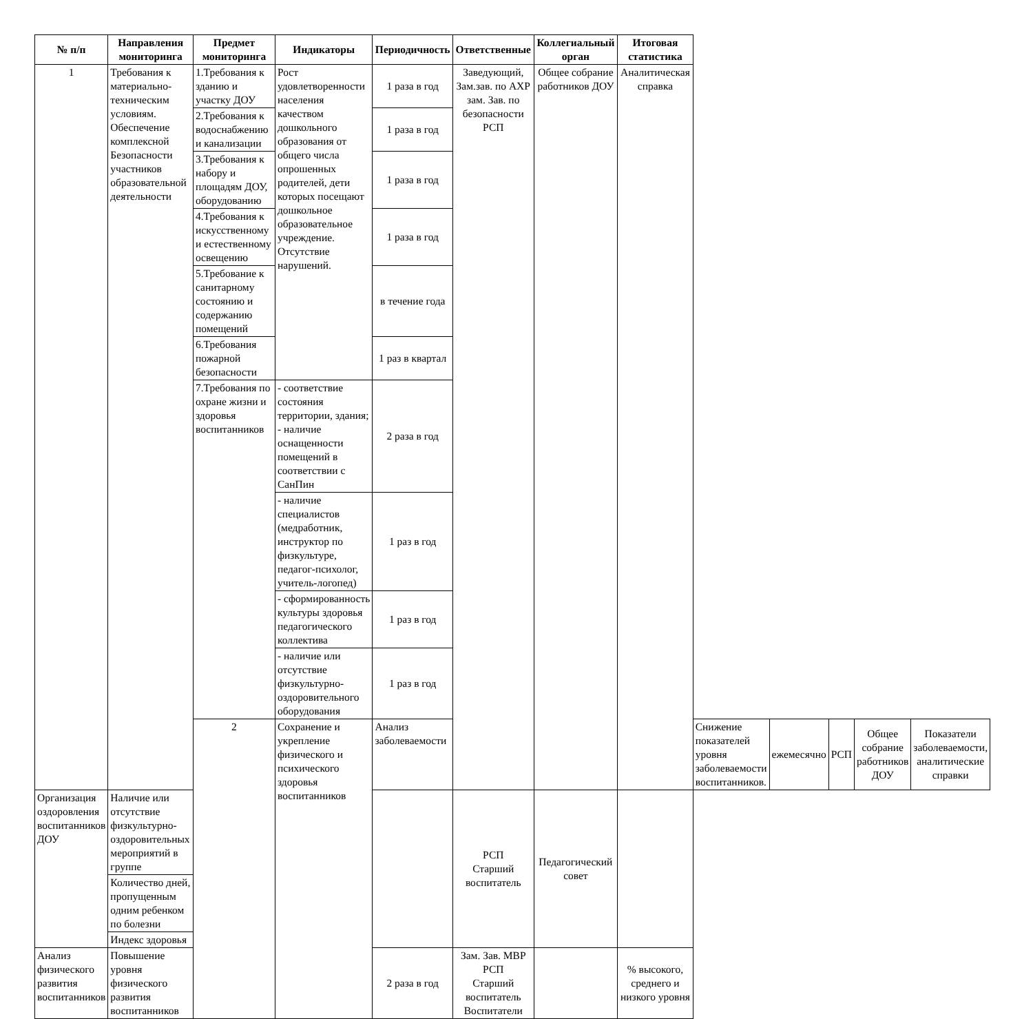| № п/п | Направления мониторинга | Предмет мониторинга | Индикаторы | Периодичность | Ответственные | Коллегиальный орган | Итоговая статистика | | | | | |
| --- | --- | --- | --- | --- | --- | --- | --- | --- | --- | --- | --- | --- |
| 1 | Требования к материально-техническим условиям. Обеспечение комплексной Безопасности участников образовательной деятельности | 1.Требования к зданию и участку ДОУ | Рост удовлетворенности населения качеством дошкольного образования от общего числа опрошенных родителей, дети которых посещают дошкольное образовательное учреждение. Отсутствие нарушений. | 1 раза в год | Заведующий, Зам.зав. по АХР зам. Зав. по безопасности РСП | Общее собрание работников ДОУ | Аналитическая справка | | | | | |
| | | 2.Требования к водоснабжению и канализации | | 1 раза в год | | | | | | | | |
| | | 3.Требования к набору и площадям ДОУ, оборудованию | | 1 раза в год | | | | | | | | |
| | | 4.Требования к искусственному и естественному освещению | | 1 раза в год | | | | | | | | |
| | | 5.Требование к санитарному состоянию и содержанию помещений | | в течение года | | | | | | | | |
| | | 6.Требования пожарной безопасности | | 1 раз в квартал | | | | | | | | |
| | | 7.Требования по охране жизни и здоровья воспитанников | - соответствие состояния территории, здания; - наличие оснащенности помещений в соответствии с СанПин | 2 раза в год | | | | | | | | |
| | | | - наличие специалистов (медработник, инструктор по физкультуре, педагог-психолог, учитель-логопед) | 1 раз в год | | | | | | | | |
| | | | - сформированность культуры здоровья педагогического коллектива | 1 раз в год | | | | | | | | |
| | | | - наличие или отсутствие физкультурно-оздоровительного оборудования | 1 раз в год | | | | | | | | |
| | | 2 | Сохранение и укрепление физического и психического здоровья воспитанников | Анализ заболеваемости | | | | Снижение показателей уровня заболеваемости воспитанников. | ежемесячно | РСП | Общее собрание работников ДОУ | Показатели заболеваемости, аналитические справки |
| Организация оздоровления воспитанников ДОУ | Наличие или отсутствие физкультурно-оздоровительных мероприятий в группе | | | | РСП Старший воспитатель | Педагогический совет | | | | | | |
| | Количество дней, пропущенным одним ребенком по болезни | | | | | | | | | | | |
| | Индекс здоровья | | | | | | | | | | | |
| Анализ физического развития воспитанников | Повышение уровня физического развития воспитанников | | | 2 раза в год | Зам. Зав. МВР РСП Старший воспитатель Воспитатели | | % высокого, среднего и низкого уровня | | | | | |